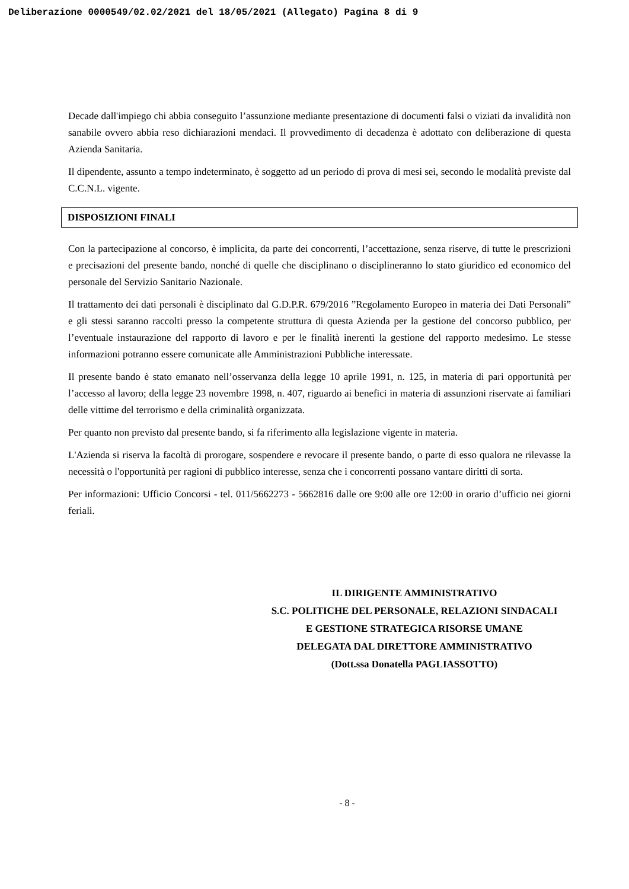Deliberazione 0000549/02.02/2021 del 18/05/2021 (Allegato) Pagina 8 di 9
Decade dall'impiego chi abbia conseguito l’assunzione mediante presentazione di documenti falsi o viziati da invalidità non sanabile ovvero abbia reso dichiarazioni mendaci. Il provvedimento di decadenza è adottato con deliberazione di questa Azienda Sanitaria.
Il dipendente, assunto a tempo indeterminato, è soggetto ad un periodo di prova di mesi sei, secondo le modalità previste dal C.C.N.L. vigente.
DISPOSIZIONI FINALI
Con la partecipazione al concorso, è implicita, da parte dei concorrenti, l’accettazione, senza riserve, di tutte le prescrizioni e precisazioni del presente bando, nonché di quelle che disciplinano o disciplineranno lo stato giuridico ed economico del personale del Servizio Sanitario Nazionale.
Il trattamento dei dati personali è disciplinato dal G.D.P.R. 679/2016 ”Regolamento Europeo in materia dei Dati Personali” e gli stessi saranno raccolti presso la competente struttura di questa Azienda per la gestione del concorso pubblico, per l’eventuale instaurazione del rapporto di lavoro e per le finalità inerenti la gestione del rapporto medesimo. Le stesse informazioni potranno essere comunicate alle Amministrazioni Pubbliche interessate.
Il presente bando è stato emanato nell’osservanza della legge 10 aprile 1991, n. 125, in materia di pari opportunità per l’accesso al lavoro; della legge 23 novembre 1998, n. 407, riguardo ai benefici in materia di assunzioni riservate ai familiari delle vittime del terrorismo e della criminalità organizzata.
Per quanto non previsto dal presente bando, si fa riferimento alla legislazione vigente in materia.
L'Azienda si riserva la facoltà di prorogare, sospendere e revocare il presente bando, o parte di esso qualora ne rilevasse la necessità o l'opportunità per ragioni di pubblico interesse, senza che i concorrenti possano vantare diritti di sorta.
Per informazioni: Ufficio Concorsi - tel. 011/5662273 - 5662816 dalle ore 9:00 alle ore 12:00 in orario d’ufficio nei giorni feriali.
IL DIRIGENTE AMMINISTRATIVO
S.C. POLITICHE DEL PERSONALE, RELAZIONI SINDACALI
E GESTIONE STRATEGICA RISORSE UMANE
DELEGATA DAL DIRETTORE AMMINISTRATIVO
(Dott.ssa Donatella PAGLIASSOTTO)
- 8 -